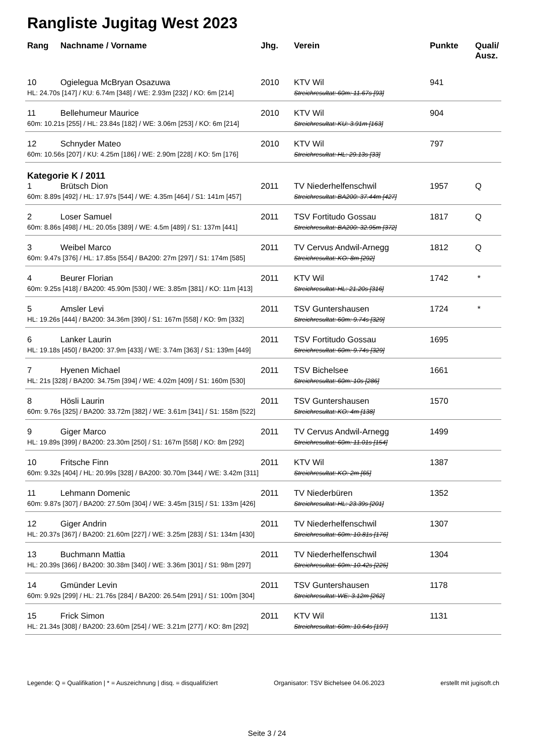Rangliste Jugitag West 2023
| Rang | Nachname / Vorname | Jhg. | Verein | Punkte | Quali/ Ausz. |
| --- | --- | --- | --- | --- | --- |
| 10 | Ogielegua McBryan Osazuwa | 2010 | KTV Wil | 941 | |
| HL: 24.70s [147] / KU: 6.74m [348] / WE: 2.93m [232] / KO: 6m [214] | | | Streichresultat: 60m: 11.67s [93] | | |
| 11 | Bellehumeur Maurice | 2010 | KTV Wil | 904 | |
| 60m: 10.21s [255] / HL: 23.84s [182] / WE: 3.06m [253] / KO: 6m [214] | | | Streichresultat: KU: 3.91m [163] | | |
| 12 | Schnyder Mateo | 2010 | KTV Wil | 797 | |
| 60m: 10.56s [207] / KU: 4.25m [186] / WE: 2.90m [228] / KO: 5m [176] | | | Streichresultat: HL: 29.13s [33] | | |
| Kategorie K / 2011 | | | | | |
| 1 | Brütsch Dion | 2011 | TV Niederhelfenschwil | 1957 | Q |
| 60m: 8.89s [492] / HL: 17.97s [544] / WE: 4.35m [464] / S1: 141m [457] | | | Streichresultat: BA200: 37.44m [427] | | |
| 2 | Loser Samuel | 2011 | TSV Fortitudo Gossau | 1817 | Q |
| 60m: 8.86s [498] / HL: 20.05s [389] / WE: 4.5m [489] / S1: 137m [441] | | | Streichresultat: BA200: 32.95m [372] | | |
| 3 | Weibel Marco | 2011 | TV Cervus Andwil-Arnegg | 1812 | Q |
| 60m: 9.47s [376] / HL: 17.85s [554] / BA200: 27m [297] / S1: 174m [585] | | | Streichresultat: KO: 8m [292] | | |
| 4 | Beurer Florian | 2011 | KTV Wil | 1742 | * |
| 60m: 9.25s [418] / BA200: 45.90m [530] / WE: 3.85m [381] / KO: 11m [413] | | | Streichresultat: HL: 21.20s [316] | | |
| 5 | Amsler Levi | 2011 | TSV Guntershausen | 1724 | * |
| HL: 19.26s [444] / BA200: 34.36m [390] / S1: 167m [558] / KO: 9m [332] | | | Streichresultat: 60m: 9.74s [329] | | |
| 6 | Lanker Laurin | 2011 | TSV Fortitudo Gossau | 1695 | |
| HL: 19.18s [450] / BA200: 37.9m [433] / WE: 3.74m [363] / S1: 139m [449] | | | Streichresultat: 60m: 9.74s [329] | | |
| 7 | Hyenen Michael | 2011 | TSV Bichelsee | 1661 | |
| HL: 21s [328] / BA200: 34.75m [394] / WE: 4.02m [409] / S1: 160m [530] | | | Streichresultat: 60m: 10s [286] | | |
| 8 | Hösli Laurin | 2011 | TSV Guntershausen | 1570 | |
| 60m: 9.76s [325] / BA200: 33.72m [382] / WE: 3.61m [341] / S1: 158m [522] | | | Streichresultat: KO: 4m [138] | | |
| 9 | Giger Marco | 2011 | TV Cervus Andwil-Arnegg | 1499 | |
| HL: 19.89s [399] / BA200: 23.30m [250] / S1: 167m [558] / KO: 8m [292] | | | Streichresultat: 60m: 11.01s [154] | | |
| 10 | Fritsche Finn | 2011 | KTV Wil | 1387 | |
| 60m: 9.32s [404] / HL: 20.99s [328] / BA200: 30.70m [344] / WE: 3.42m [311] | | | Streichresultat: KO: 2m [65] | | |
| 11 | Lehmann Domenic | 2011 | TV Niederbüren | 1352 | |
| 60m: 9.87s [307] / BA200: 27.50m [304] / WE: 3.45m [315] / S1: 133m [426] | | | Streichresultat: HL: 23.39s [201] | | |
| 12 | Giger Andrin | 2011 | TV Niederhelfenschwil | 1307 | |
| HL: 20.37s [367] / BA200: 21.60m [227] / WE: 3.25m [283] / S1: 134m [430] | | | Streichresultat: 60m: 10.81s [176] | | |
| 13 | Buchmann Mattia | 2011 | TV Niederhelfenschwil | 1304 | |
| HL: 20.39s [366] / BA200: 30.38m [340] / WE: 3.36m [301] / S1: 98m [297] | | | Streichresultat: 60m: 10.42s [225] | | |
| 14 | Gmünder Levin | 2011 | TSV Guntershausen | 1178 | |
| 60m: 9.92s [299] / HL: 21.76s [284] / BA200: 26.54m [291] / S1: 100m [304] | | | Streichresultat: WE: 3.12m [262] | | |
| 15 | Frick Simon | 2011 | KTV Wil | 1131 | |
| HL: 21.34s [308] / BA200: 23.60m [254] / WE: 3.21m [277] / KO: 8m [292] | | | Streichresultat: 60m: 10.64s [197] | | |
Legende: Q = Qualifikation | * = Auszeichnung | disq. = disqualifiziert Organisator: TSV Bichelsee 04.06.2023 erstellt mit jugisoft.ch
Seite 3 / 24